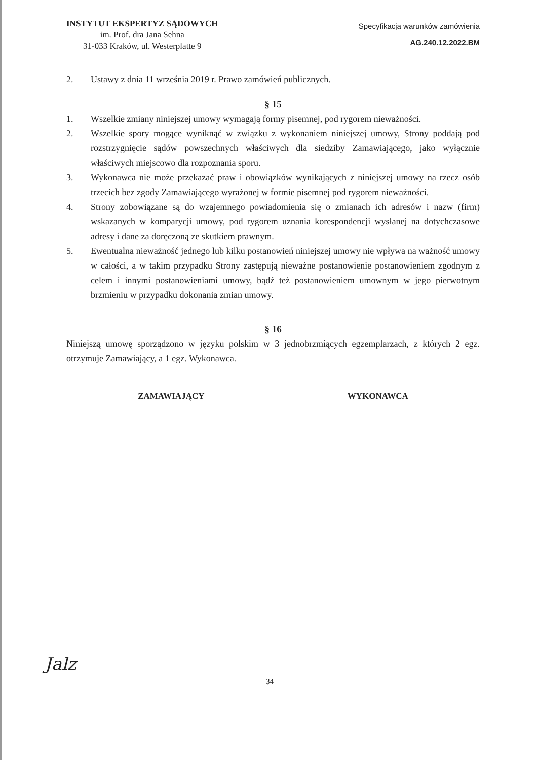INSTYTUT EKSPERTYZ SĄDOWYCH
im. Prof. dra Jana Sehna
31-033 Kraków, ul. Westerplatte 9
Specyfikacja warunków zamówienia
AG.240.12.2022.BM
2. Ustawy z dnia 11 września 2019 r. Prawo zamówień publicznych.
§ 15
1. Wszelkie zmiany niniejszej umowy wymagają formy pisemnej, pod rygorem nieważności.
2. Wszelkie spory mogące wyniknąć w związku z wykonaniem niniejszej umowy, Strony poddają pod rozstrzygnięcie sądów powszechnych właściwych dla siedziby Zamawiającego, jako wyłącznie właściwych miejscowo dla rozpoznania sporu.
3. Wykonawca nie może przekazać praw i obowiązków wynikających z niniejszej umowy na rzecz osób trzecich bez zgody Zamawiającego wyrażonej w formie pisemnej pod rygorem nieważności.
4. Strony zobowiązane są do wzajemnego powiadomienia się o zmianach ich adresów i nazw (firm) wskazanych w komparycji umowy, pod rygorem uznania korespondencji wysłanej na dotychczasowe adresy i dane za doręczoną ze skutkiem prawnym.
5. Ewentualna nieważność jednego lub kilku postanowień niniejszej umowy nie wpływa na ważność umowy w całości, a w takim przypadku Strony zastępują nieważne postanowienie postanowieniem zgodnym z celem i innymi postanowieniami umowy, bądź też postanowieniem umownym w jego pierwotnym brzmieniu w przypadku dokonania zmian umowy.
§ 16
Niniejszą umowę sporządzono w języku polskim w 3 jednobrzmiących egzemplarzach, z których 2 egz. otrzymuje Zamawiający, a 1 egz. Wykonawca.
ZAMAWIAJĄCY WYKONAWCA
Jalz
34